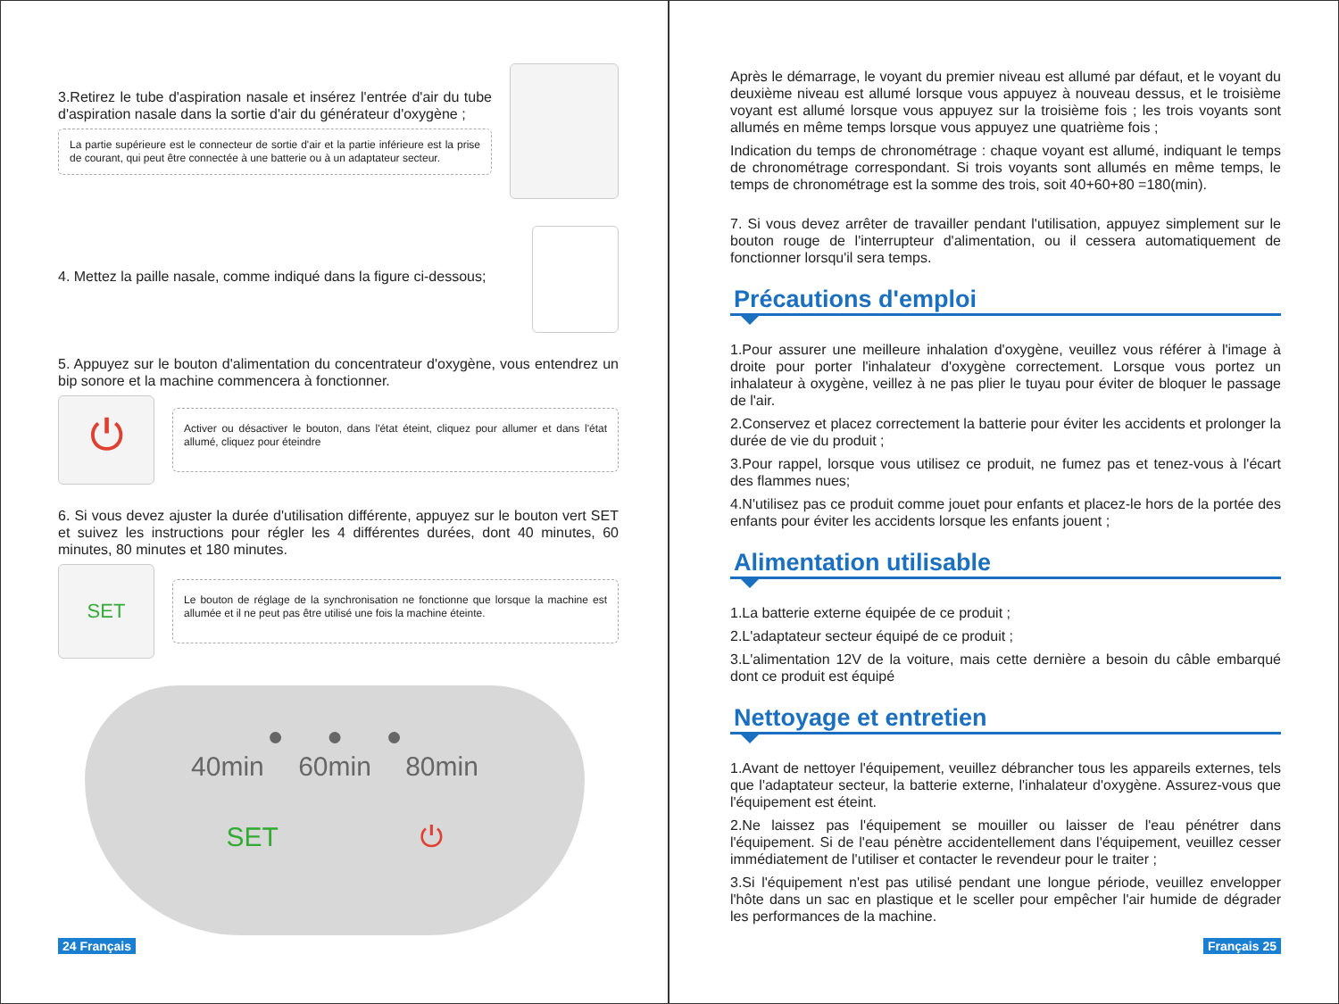3.Retirez le tube d'aspiration nasale et insérez l'entrée d'air du tube d'aspiration nasale dans la sortie d'air du générateur d'oxygène ;
La partie supérieure est le connecteur de sortie d'air et la partie inférieure est la prise de courant, qui peut être connectée à une batterie ou à un adaptateur secteur.
4. Mettez la paille nasale, comme indiqué dans la figure ci-dessous;
5. Appuyez sur le bouton d'alimentation du concentrateur d'oxygène, vous entendrez un bip sonore et la machine commencera à fonctionner.
⏻
Activer ou désactiver le bouton, dans l'état éteint, cliquez pour allumer et dans l'état allumé, cliquez pour éteindre
6. Si vous devez ajuster la durée d'utilisation différente, appuyez sur le bouton vert SET et suivez les instructions pour régler les 4 différentes durées, dont 40 minutes, 60 minutes, 80 minutes et 180 minutes.
SET
Le bouton de réglage de la synchronisation ne fonctionne que lorsque la machine est allumée et il ne peut pas être utilisé une fois la machine éteinte.
● ● ●
40min 60min 80min
SET ⏻
24 Français
Après le démarrage, le voyant du premier niveau est allumé par défaut, et le voyant du deuxième niveau est allumé lorsque vous appuyez à nouveau dessus, et le troisième voyant est allumé lorsque vous appuyez sur la troisième fois ; les trois voyants sont allumés en même temps lorsque vous appuyez une quatrième fois ;
Indication du temps de chronométrage : chaque voyant est allumé, indiquant le temps de chronométrage correspondant. Si trois voyants sont allumés en même temps, le temps de chronométrage est la somme des trois, soit 40+60+80 =180(min).
7. Si vous devez arrêter de travailler pendant l'utilisation, appuyez simplement sur le bouton rouge de l'interrupteur d'alimentation, ou il cessera automatiquement de fonctionner lorsqu'il sera temps.
Précautions d'emploi
1.Pour assurer une meilleure inhalation d'oxygène, veuillez vous référer à l'image à droite pour porter l'inhalateur d'oxygène correctement. Lorsque vous portez un inhalateur à oxygène, veillez à ne pas plier le tuyau pour éviter de bloquer le passage de l'air.
2.Conservez et placez correctement la batterie pour éviter les accidents et prolonger la durée de vie du produit ;
3.Pour rappel, lorsque vous utilisez ce produit, ne fumez pas et tenez-vous à l'écart des flammes nues;
4.N'utilisez pas ce produit comme jouet pour enfants et placez-le hors de la portée des enfants pour éviter les accidents lorsque les enfants jouent ;
Alimentation utilisable
1.La batterie externe équipée de ce produit ;
2.L'adaptateur secteur équipé de ce produit ;
3.L'alimentation 12V de la voiture, mais cette dernière a besoin du câble embarqué dont ce produit est équipé
Nettoyage et entretien
1.Avant de nettoyer l'équipement, veuillez débrancher tous les appareils externes, tels que l'adaptateur secteur, la batterie externe, l'inhalateur d'oxygène. Assurez-vous que l'équipement est éteint.
2.Ne laissez pas l'équipement se mouiller ou laisser de l'eau pénétrer dans l'équipement. Si de l'eau pénètre accidentellement dans l'équipement, veuillez cesser immédiatement de l'utiliser et contacter le revendeur pour le traiter ;
3.Si l'équipement n'est pas utilisé pendant une longue période, veuillez envelopper l'hôte dans un sac en plastique et le sceller pour empêcher l'air humide de dégrader les performances de la machine.
Français 25